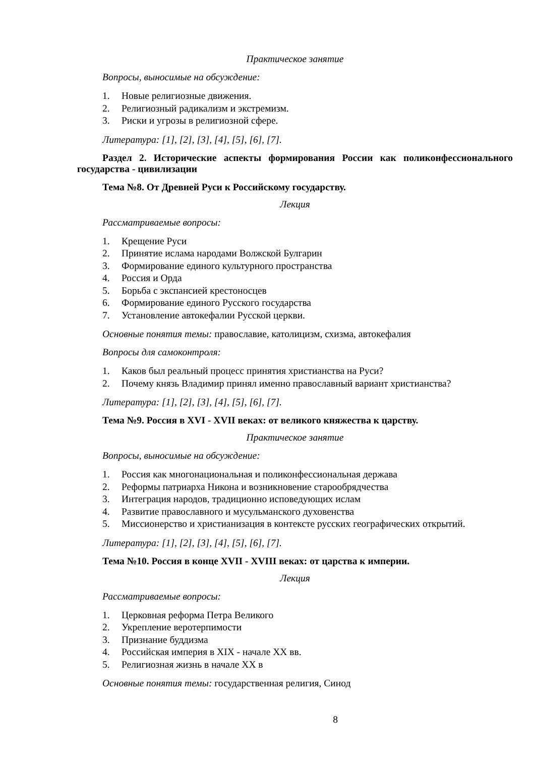Практическое занятие
Вопросы, выносимые на обсуждение:
1. Новые религиозные движения.
2. Религиозный радикализм и экстремизм.
3. Риски и угрозы в религиозной сфере.
Литература: [1], [2], [3], [4], [5], [6], [7].
Раздел 2. Исторические аспекты формирования России как поликонфессионального государства - цивилизации
Тема №8. От Древней Руси к Российскому государству.
Лекция
Рассматриваемые вопросы:
1. Крещение Руси
2. Принятие ислама народами Волжской Булгарин
3. Формирование единого культурного пространства
4. Россия и Орда
5. Борьба с экспансией крестоносцев
6. Формирование единого Русского государства
7. Установление автокефалии Русской церкви.
Основные понятия темы: православие, католицизм, схизма, автокефалия
Вопросы для самоконтроля:
1. Каков был реальный процесс принятия христианства на Руси?
2. Почему князь Владимир принял именно православный вариант христианства?
Литература: [1], [2], [3], [4], [5], [6], [7].
Тема №9. Россия в XVI - XVII веках: от великого княжества к царству.
Практическое занятие
Вопросы, выносимые на обсуждение:
1. Россия как многонациональная и поликонфессиональная держава
2. Реформы патриарха Никона и возникновение старообрядчества
3. Интеграция народов, традиционно исповедующих ислам
4. Развитие православного и мусульманского духовенства
5. Миссионерство и христианизация в контексте русских географических открытий.
Литература: [1], [2], [3], [4], [5], [6], [7].
Тема №10. Россия в конце XVII - XVIII веках: от царства к империи.
Лекция
Рассматриваемые вопросы:
1. Церковная реформа Петра Великого
2. Укрепление веротерпимости
3. Признание буддизма
4. Российская империя в XIX - начале XX вв.
5. Религиозная жизнь в начале XX в
Основные понятия темы: государственная религия, Синод
8